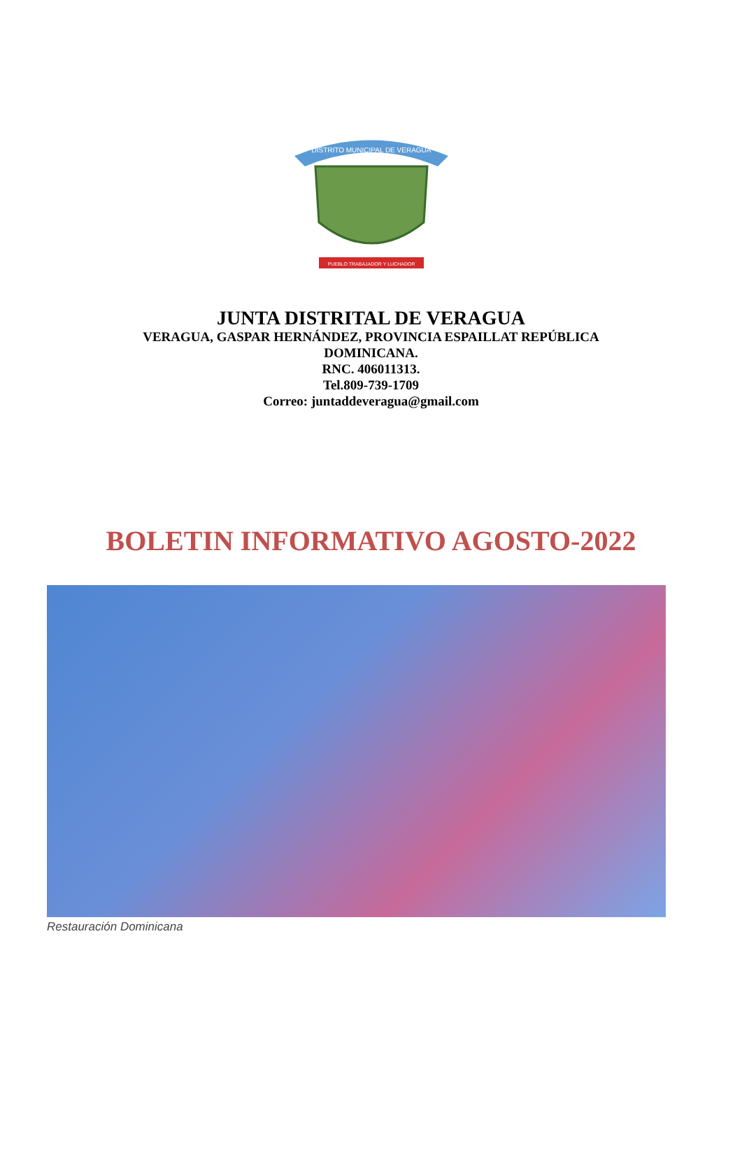DISTRITO MUNICIPAL DE VERAGUA
PUEBLO TRABAJADOR Y LUCHADOR
JUNTA DISTRITAL DE VERAGUA
VERAGUA, GASPAR HERNÁNDEZ, PROVINCIA ESPAILLAT REPÚBLICA DOMINICANA.
RNC. 406011313.
Tel.809-739-1709
Correo: juntaddeveragua@gmail.com
BOLETIN INFORMATIVO AGOSTO-2022
Restauración Dominicana